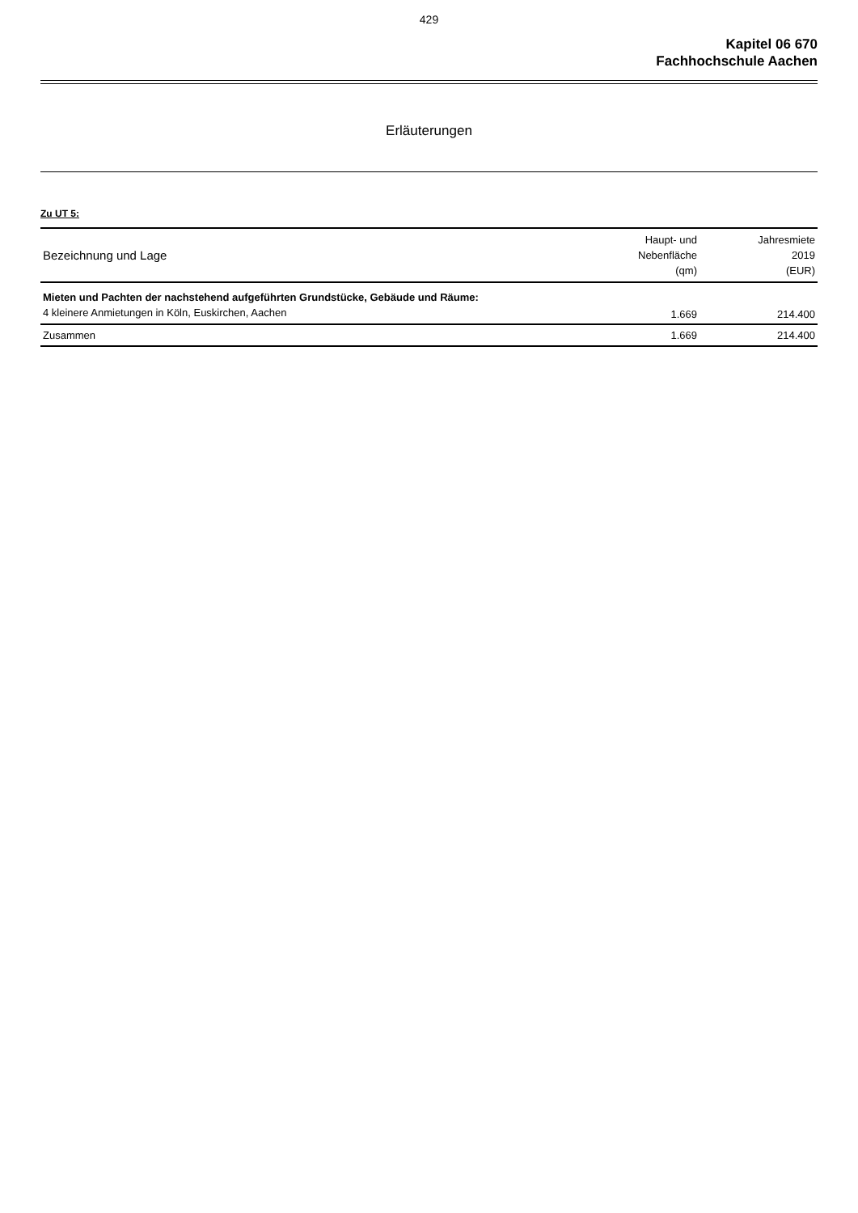429
Kapitel 06 670
Fachhochschule Aachen
Erläuterungen
Zu UT 5:
| Bezeichnung und Lage | Haupt- und Nebenfläche (qm) | Jahresmiete 2019 (EUR) |
| --- | --- | --- |
| Mieten und Pachten der nachstehend aufgeführten Grundstücke, Gebäude und Räume: | | |
| 4 kleinere Anmietungen in Köln, Euskirchen, Aachen | 1.669 | 214.400 |
| Zusammen | 1.669 | 214.400 |